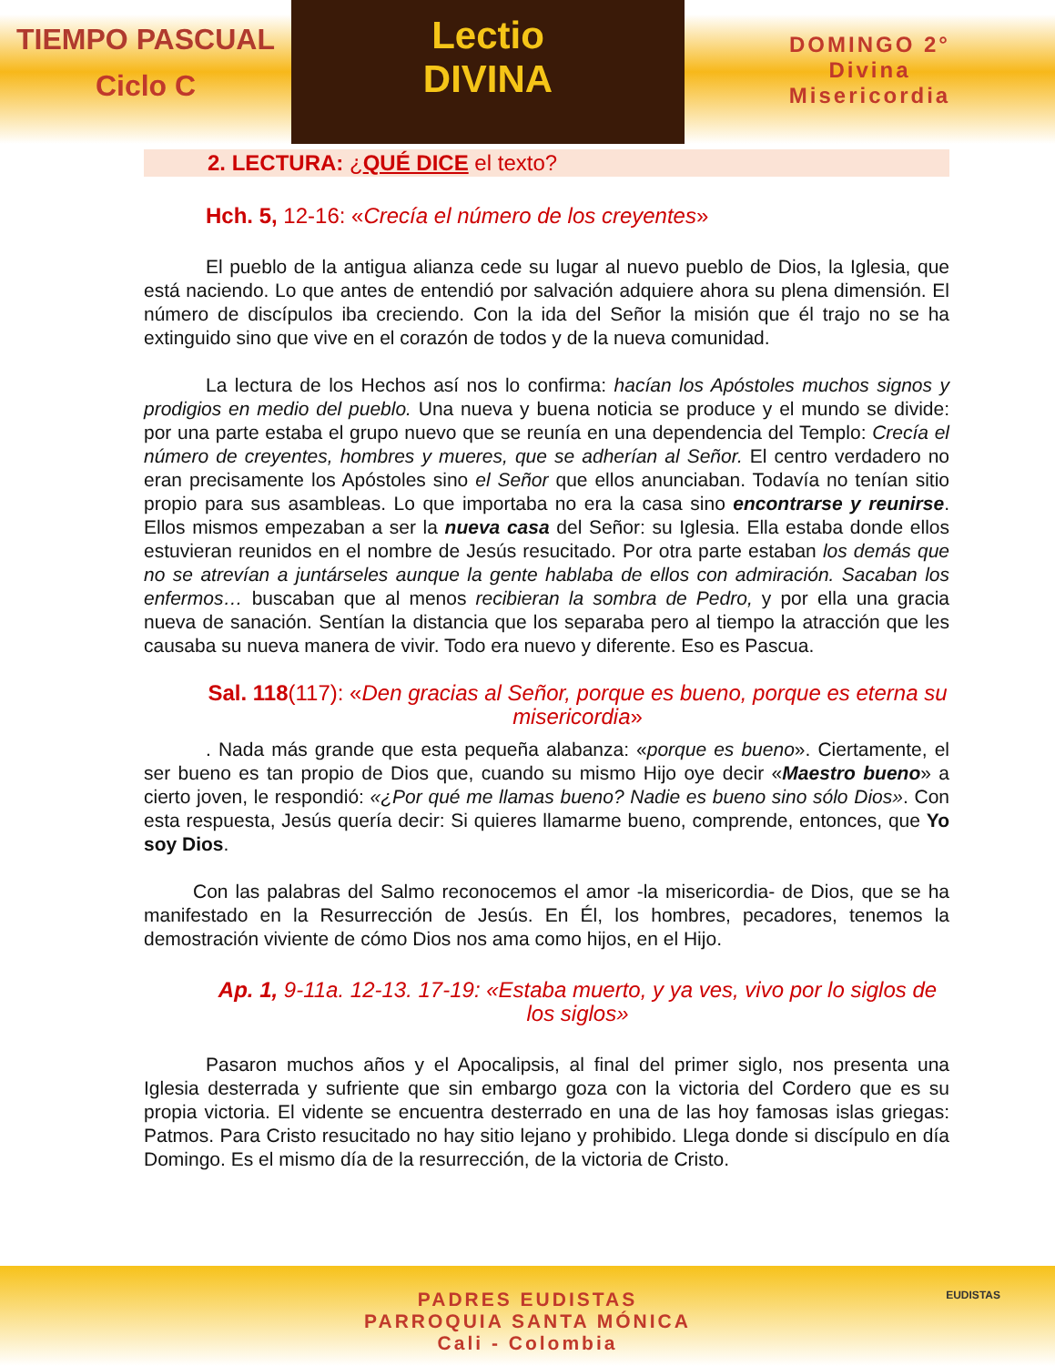TIEMPO PASCUAL
Ciclo C
Lectio
DIVINA
DOMINGO 2°
Divina
Misericordia
2. LECTURA: ¿QUÉ DICE el texto?
Hch. 5, 12-16: «Crecía el número de los creyentes»
El pueblo de la antigua alianza cede su lugar al nuevo pueblo de Dios, la Iglesia, que está naciendo. Lo que antes de entendió por salvación adquiere ahora su plena dimensión. El número de discípulos iba creciendo. Con la ida del Señor la misión que él trajo no se ha extinguido sino que vive en el corazón de todos y de la nueva comunidad.
La lectura de los Hechos así nos lo confirma: hacían los Apóstoles muchos signos y prodigios en medio del pueblo. Una nueva y buena noticia se produce y el mundo se divide: por una parte estaba el grupo nuevo que se reunía en una dependencia del Templo: Crecía el número de creyentes, hombres y mueres, que se adherían al Señor. El centro verdadero no eran precisamente los Apóstoles sino el Señor que ellos anunciaban. Todavía no tenían sitio propio para sus asambleas. Lo que importaba no era la casa sino encontrarse y reunirse. Ellos mismos empezaban a ser la nueva casa del Señor: su Iglesia. Ella estaba donde ellos estuvieran reunidos en el nombre de Jesús resucitado. Por otra parte estaban los demás que no se atrevían a juntárseles aunque la gente hablaba de ellos con admiración. Sacaban los enfermos… buscaban que al menos recibieran la sombra de Pedro, y por ella una gracia nueva de sanación. Sentían la distancia que los separaba pero al tiempo la atracción que les causaba su nueva manera de vivir. Todo era nuevo y diferente. Eso es Pascua.
Sal. 118(117): «Den gracias al Señor, porque es bueno, porque es eterna su misericordia»
. Nada más grande que esta pequeña alabanza: «porque es bueno». Ciertamente, el ser bueno es tan propio de Dios que, cuando su mismo Hijo oye decir «Maestro bueno» a cierto joven, le respondió: «¿Por qué me llamas bueno? Nadie es bueno sino sólo Dios». Con esta respuesta, Jesús quería decir: Si quieres llamarme bueno, comprende, entonces, que Yo soy Dios.
Con las palabras del Salmo reconocemos el amor -la misericordia- de Dios, que se ha manifestado en la Resurrección de Jesús. En Él, los hombres, pecadores, tenemos la demostración viviente de cómo Dios nos ama como hijos, en el Hijo.
Ap. 1, 9-11a. 12-13. 17-19: «Estaba muerto, y ya ves, vivo por lo siglos de los siglos»
Pasaron muchos años y el Apocalipsis, al final del primer siglo, nos presenta una Iglesia desterrada y sufriente que sin embargo goza con la victoria del Cordero que es su propia victoria. El vidente se encuentra desterrado en una de las hoy famosas islas griegas: Patmos. Para Cristo resucitado no hay sitio lejano y prohibido. Llega donde si discípulo en día Domingo. Es el mismo día de la resurrección, de la victoria de Cristo.
PADRES EUDISTAS
PARROQUIA SANTA MÓNICA
Cali - Colombia
EUDISTAS